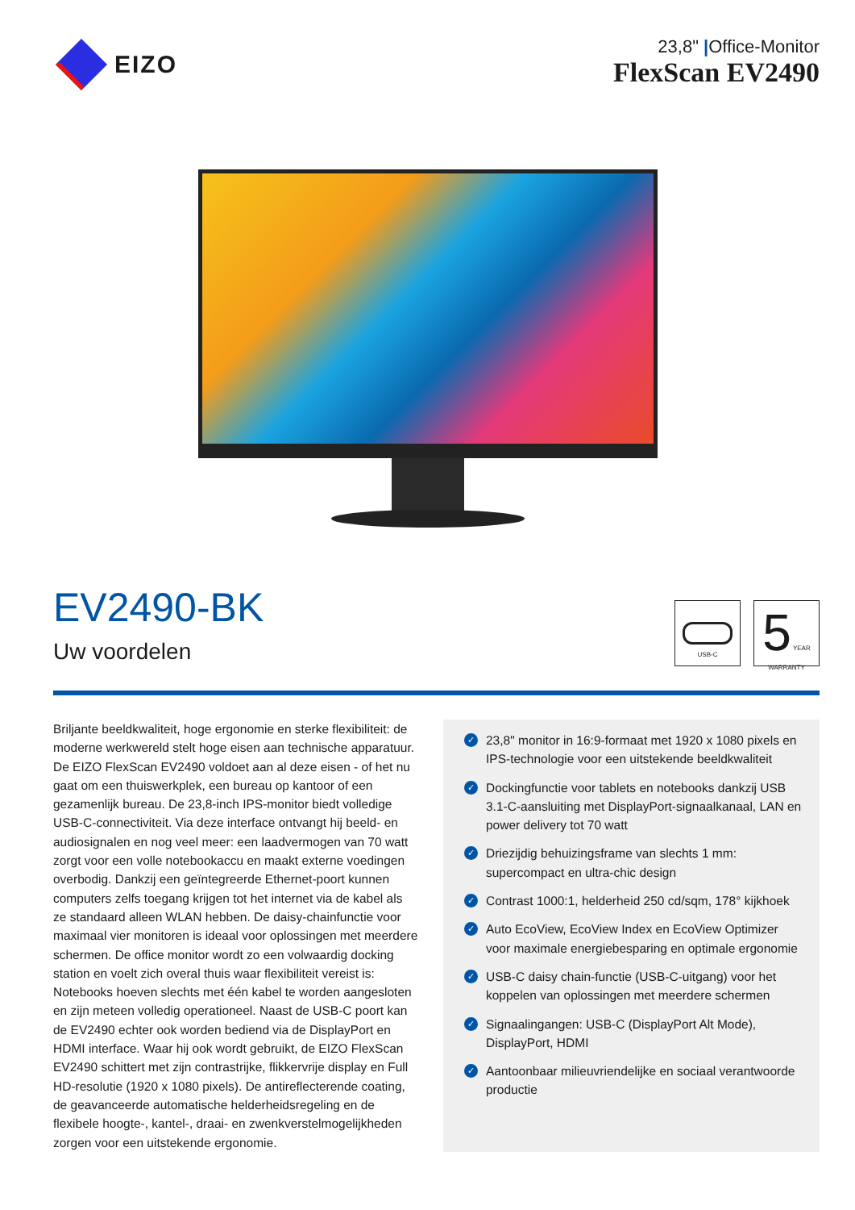EIZO
23,8" |Office-Monitor
FlexScan EV2490
EV2490-BK
Uw voordelen
USB-C
5 YEAR WARRANTY
Briljante beeldkwaliteit, hoge ergonomie en sterke flexibiliteit: de moderne werkwereld stelt hoge eisen aan technische apparatuur. De EIZO FlexScan EV2490 voldoet aan al deze eisen - of het nu gaat om een thuiswerkplek, een bureau op kantoor of een gezamenlijk bureau. De 23,8-inch IPS-monitor biedt volledige USB-C-connectiviteit. Via deze interface ontvangt hij beeld- en audiosignalen en nog veel meer: een laadvermogen van 70 watt zorgt voor een volle notebookaccu en maakt externe voedingen overbodig. Dankzij een geïntegreerde Ethernet-poort kunnen computers zelfs toegang krijgen tot het internet via de kabel als ze standaard alleen WLAN hebben. De daisy-chainfunctie voor maximaal vier monitoren is ideaal voor oplossingen met meerdere schermen. De office monitor wordt zo een volwaardig docking station en voelt zich overal thuis waar flexibiliteit vereist is: Notebooks hoeven slechts met één kabel te worden aangesloten en zijn meteen volledig operationeel. Naast de USB-C poort kan de EV2490 echter ook worden bediend via de DisplayPort en HDMI interface. Waar hij ook wordt gebruikt, de EIZO FlexScan EV2490 schittert met zijn contrastrijke, flikkervrije display en Full HD-resolutie (1920 x 1080 pixels). De antireflecterende coating, de geavanceerde automatische helderheidsregeling en de flexibele hoogte-, kantel-, draai- en zwenkverstelmogelijkheden zorgen voor een uitstekende ergonomie.
✓ 23,8" monitor in 16:9-formaat met 1920 x 1080 pixels en IPS-technologie voor een uitstekende beeldkwaliteit
✓ Dockingfunctie voor tablets en notebooks dankzij USB 3.1-C-aansluiting met DisplayPort-signaalkanaal, LAN en power delivery tot 70 watt
✓ Driezijdig behuizingsframe van slechts 1 mm: supercompact en ultra-chic design
✓ Contrast 1000:1, helderheid 250 cd/sqm, 178° kijkhoek
✓ Auto EcoView, EcoView Index en EcoView Optimizer voor maximale energiebesparing en optimale ergonomie
✓ USB-C daisy chain-functie (USB-C-uitgang) voor het koppelen van oplossingen met meerdere schermen
✓ Signaalingangen: USB-C (DisplayPort Alt Mode), DisplayPort, HDMI
✓ Aantoonbaar milieuvriendelijke en sociaal verantwoorde productie